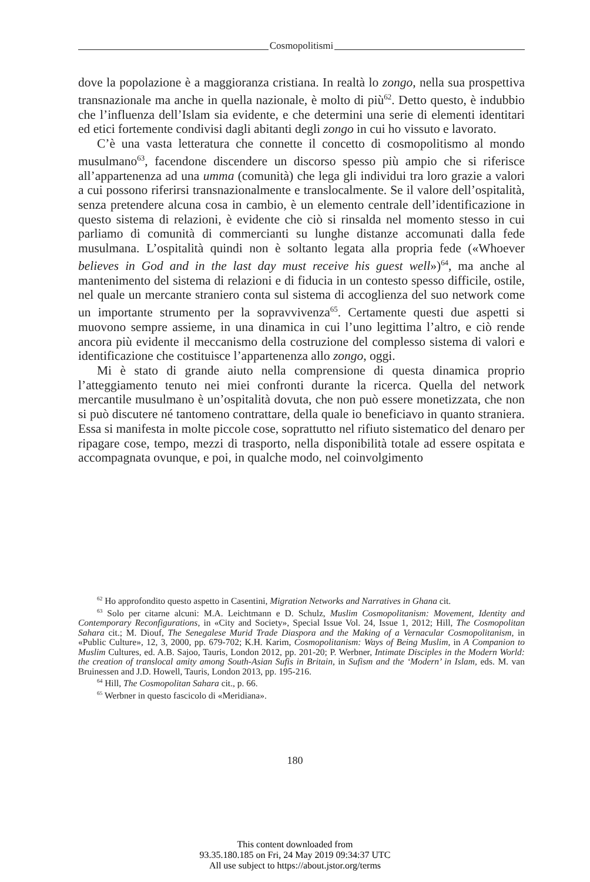Cosmopolitismi
dove la popolazione è a maggioranza cristiana. In realtà lo zongo, nella sua prospettiva transnazionale ma anche in quella nazionale, è molto di più<sup>62</sup>. Detto questo, è indubbio che l’influenza dell’Islam sia evidente, e che determini una serie di elementi identitari ed etici fortemente condivisi dagli abitanti degli zongo in cui ho vissuto e lavorato.
C’è una vasta letteratura che connette il concetto di cosmopolitismo al mondo musulmano<sup>63</sup>, facendone discendere un discorso spesso più ampio che si riferisce all’appartenenza ad una umma (comunità) che lega gli individui tra loro grazie a valori a cui possono riferirsi transnazionalmente e translocalmente. Se il valore dell’ospitalità, senza pretendere alcuna cosa in cambio, è un elemento centrale dell’identificazione in questo sistema di relazioni, è evidente che ciò si rinsalda nel momento stesso in cui parliamo di comunità di commercianti su lunghe distanze accomunati dalla fede musulmana. L’ospitalità quindi non è soltanto legata alla propria fede («Whoever believes in God and in the last day must receive his guest well»)<sup>64</sup>, ma anche al mantenimento del sistema di relazioni e di fiducia in un contesto spesso difficile, ostile, nel quale un mercante straniero conta sul sistema di accoglienza del suo network come un importante strumento per la sopravvivenza<sup>65</sup>. Certamente questi due aspetti si muovono sempre assieme, in una dinamica in cui l’uno legittima l’altro, e ciò rende ancora più evidente il meccanismo della costruzione del complesso sistema di valori e identificazione che costituisce l’appartenenza allo zongo, oggi.
Mi è stato di grande aiuto nella comprensione di questa dinamica proprio l’atteggiamento tenuto nei miei confronti durante la ricerca. Quella del network mercantile musulmano è un’ospitalità dovuta, che non può essere monetizzata, che non si può discutere né tantomeno contrattare, della quale io beneficiavo in quanto straniera. Essa si manifesta in molte piccole cose, soprattutto nel rifiuto sistematico del denaro per ripagare cose, tempo, mezzi di trasporto, nella disponibilità totale ad essere ospitata e accompagnata ovunque, e poi, in qualche modo, nel coinvolgimento
<sup>62</sup> Ho approfondito questo aspetto in Casentini, Migration Networks and Narratives in Ghana cit.
<sup>63</sup> Solo per citarne alcuni: M.A. Leichtmann e D. Schulz, Muslim Cosmopolitanism: Movement, Identity and Contemporary Reconfigurations, in «City and Society», Special Issue Vol. 24, Issue 1, 2012; Hill, The Cosmopolitan Sahara cit.; M. Diouf, The Senegalese Murid Trade Diaspora and the Making of a Vernacular Cosmopolitanism, in «Public Culture», 12, 3, 2000, pp. 679-702; K.H. Karim, Cosmopolitanism: Ways of Being Muslim, in A Companion to Muslim Cultures, ed. A.B. Sajoo, Tauris, London 2012, pp. 201-20; P. Werbner, Intimate Disciples in the Modern World: the creation of translocal amity among South-Asian Sufis in Britain, in Sufism and the ‘Modern’ in Islam, eds. M. van Bruinessen and J.D. Howell, Tauris, London 2013, pp. 195-216.
<sup>64</sup> Hill, The Cosmopolitan Sahara cit., p. 66.
<sup>65</sup> Werbner in questo fascicolo di «Meridiana».
180
This content downloaded from
93.35.180.185 on Fri, 24 May 2019 09:34:37 UTC
All use subject to https://about.jstor.org/terms